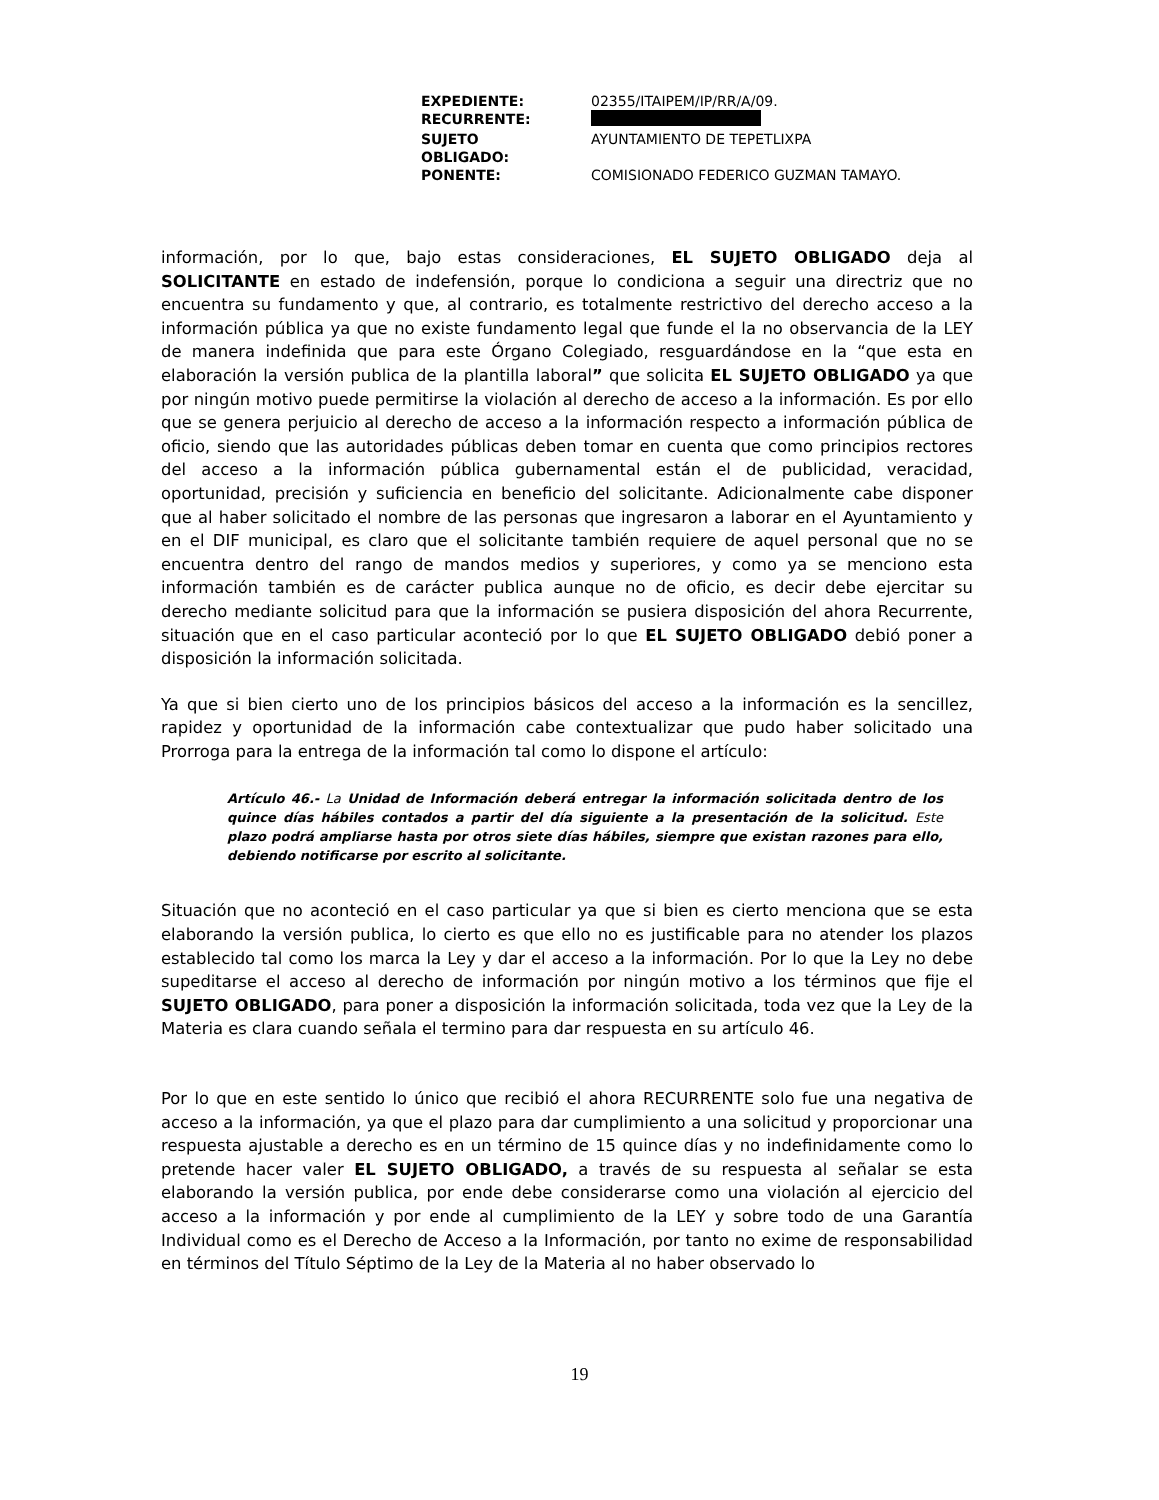| EXPEDIENTE: | 02355/ITAIPEM/IP/RR/A/09. |
| RECURRENTE: | |
| SUJETO OBLIGADO: | AYUNTAMIENTO DE TEPETLIXPA |
| PONENTE: | COMISIONADO FEDERICO GUZMAN TAMAYO. |
información, por lo que, bajo estas consideraciones, EL SUJETO OBLIGADO deja al SOLICITANTE en estado de indefensión, porque lo condiciona a seguir una directriz que no encuentra su fundamento y que, al contrario, es totalmente restrictivo del derecho acceso a la información pública ya que no existe fundamento legal que funde el la no observancia de la LEY de manera indefinida que para este Órgano Colegiado, resguardándose en la “que esta en elaboración la versión publica de la plantilla laboral” que solicita EL SUJETO OBLIGADO ya que por ningún motivo puede permitirse la violación al derecho de acceso a la información. Es por ello que se genera perjuicio al derecho de acceso a la información respecto a información pública de oficio, siendo que las autoridades públicas deben tomar en cuenta que como principios rectores del acceso a la información pública gubernamental están el de publicidad, veracidad, oportunidad, precisión y suficiencia en beneficio del solicitante. Adicionalmente cabe disponer que al haber solicitado el nombre de las personas que ingresaron a laborar en el Ayuntamiento y en el DIF municipal, es claro que el solicitante también requiere de aquel personal que no se encuentra dentro del rango de mandos medios y superiores, y como ya se menciono esta información también es de carácter publica aunque no de oficio, es decir debe ejercitar su derecho mediante solicitud para que la información se pusiera disposición del ahora Recurrente, situación que en el caso particular aconteció por lo que EL SUJETO OBLIGADO debió poner a disposición la información solicitada.
Ya que si bien cierto uno de los principios básicos del acceso a la información es la sencillez, rapidez y oportunidad de la información cabe contextualizar que pudo haber solicitado una Prorroga para la entrega de la información tal como lo dispone el artículo:
Artículo 46.- La Unidad de Información deberá entregar la información solicitada dentro de los quince días hábiles contados a partir del día siguiente a la presentación de la solicitud. Este plazo podrá ampliarse hasta por otros siete días hábiles, siempre que existan razones para ello, debiendo notificarse por escrito al solicitante.
Situación que no aconteció en el caso particular ya que si bien es cierto menciona que se esta elaborando la versión publica, lo cierto es que ello no es justificable para no atender los plazos establecido tal como los marca la Ley y dar el acceso a la información. Por lo que la Ley no debe supeditarse el acceso al derecho de información por ningún motivo a los términos que fije el SUJETO OBLIGADO, para poner a disposición la información solicitada, toda vez que la Ley de la Materia es clara cuando señala el termino para dar respuesta en su artículo 46.
Por lo que en este sentido lo único que recibió el ahora RECURRENTE solo fue una negativa de acceso a la información, ya que el plazo para dar cumplimiento a una solicitud y proporcionar una respuesta ajustable a derecho es en un término de 15 quince días y no indefinidamente como lo pretende hacer valer EL SUJETO OBLIGADO, a través de su respuesta al señalar se esta elaborando la versión publica, por ende debe considerarse como una violación al ejercicio del acceso a la información y por ende al cumplimiento de la LEY y sobre todo de una Garantía Individual como es el Derecho de Acceso a la Información, por tanto no exime de responsabilidad en términos del Título Séptimo de la Ley de la Materia al no haber observado lo
19